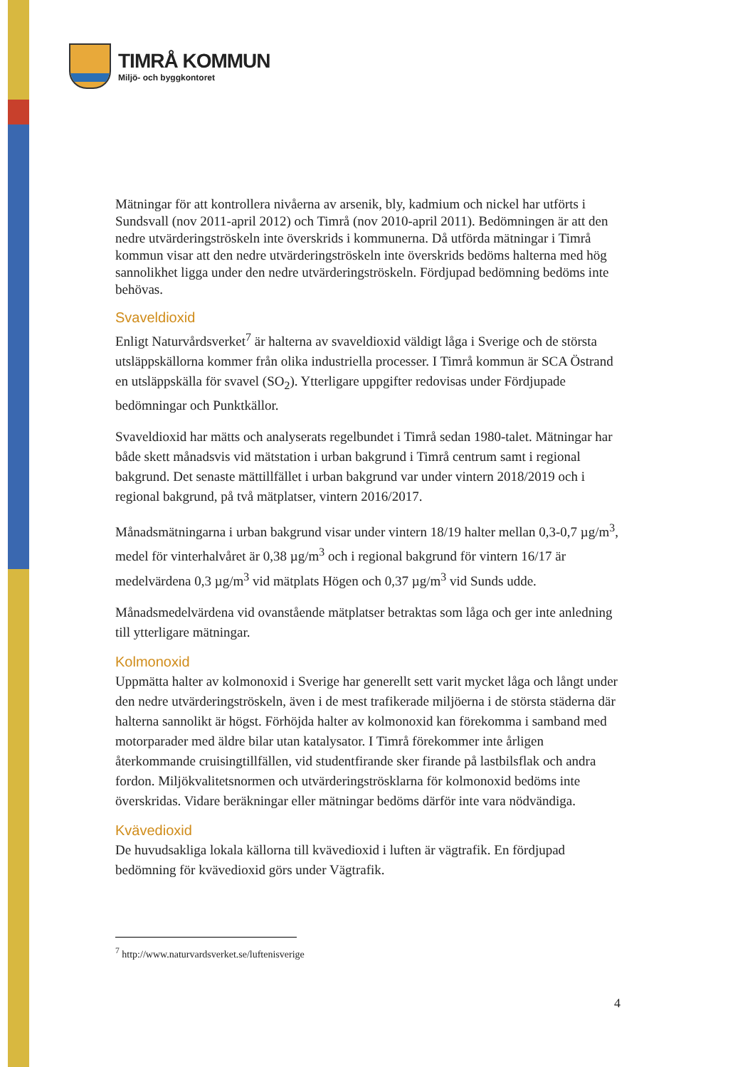TIMRÅ KOMMUN
Miljö- och byggkontoret
Mätningar för att kontrollera nivåerna av arsenik, bly, kadmium och nickel har utförts i Sundsvall (nov 2011-april 2012) och Timrå (nov 2010-april 2011). Bedömningen är att den nedre utvärderingströskeln inte överskrids i kommunerna. Då utförda mätningar i Timrå kommun visar att den nedre utvärderingströskeln inte överskrids bedöms halterna med hög sannolikhet ligga under den nedre utvärderingströskeln. Fördjupad bedömning bedöms inte behövas.
Svaveldioxid
Enligt Naturvårdsverket<sup>7</sup> är halterna av svaveldioxid väldigt låga i Sverige och de största utsläppskällorna kommer från olika industriella processer. I Timrå kommun är SCA Östrand en utsläppskälla för svavel (SO<sub>2</sub>). Ytterligare uppgifter redovisas under Fördjupade bedömningar och Punktkällor.
Svaveldioxid har mätts och analyserats regelbundet i Timrå sedan 1980-talet. Mätningar har både skett månadsvis vid mätstation i urban bakgrund i Timrå centrum samt i regional bakgrund. Det senaste mättillfället i urban bakgrund var under vintern 2018/2019 och i regional bakgrund, på två mätplatser, vintern 2016/2017.
Månadsmätningarna i urban bakgrund visar under vintern 18/19 halter mellan 0,3-0,7 µg/m<sup>3</sup>, medel för vinterhalvåret är 0,38 µg/m<sup>3</sup> och i regional bakgrund för vintern 16/17 är medelvärdena 0,3 µg/m<sup>3</sup> vid mätplats Högen och 0,37 µg/m<sup>3</sup> vid Sunds udde.
Månadsmedelvärdena vid ovanstående mätplatser betraktas som låga och ger inte anledning till ytterligare mätningar.
Kolmonoxid
Uppmätta halter av kolmonoxid i Sverige har generellt sett varit mycket låga och långt under den nedre utvärderingströskeln, även i de mest trafikerade miljöerna i de största städerna där halterna sannolikt är högst. Förhöjda halter av kolmonoxid kan förekomma i samband med motorparader med äldre bilar utan katalysator. I Timrå förekommer inte årligen återkommande cruisingtillfällen, vid studentfirande sker firande på lastbilsflak och andra fordon. Miljökvalitetsnormen och utvärderingströsklarna för kolmonoxid bedöms inte överskridas. Vidare beräkningar eller mätningar bedöms därför inte vara nödvändiga.
Kvävedioxid
De huvudsakliga lokala källorna till kvävedioxid i luften är vägtrafik. En fördjupad bedömning för kvävedioxid görs under Vägtrafik.
<sup>7</sup> http://www.naturvardsverket.se/luftenisverige
4